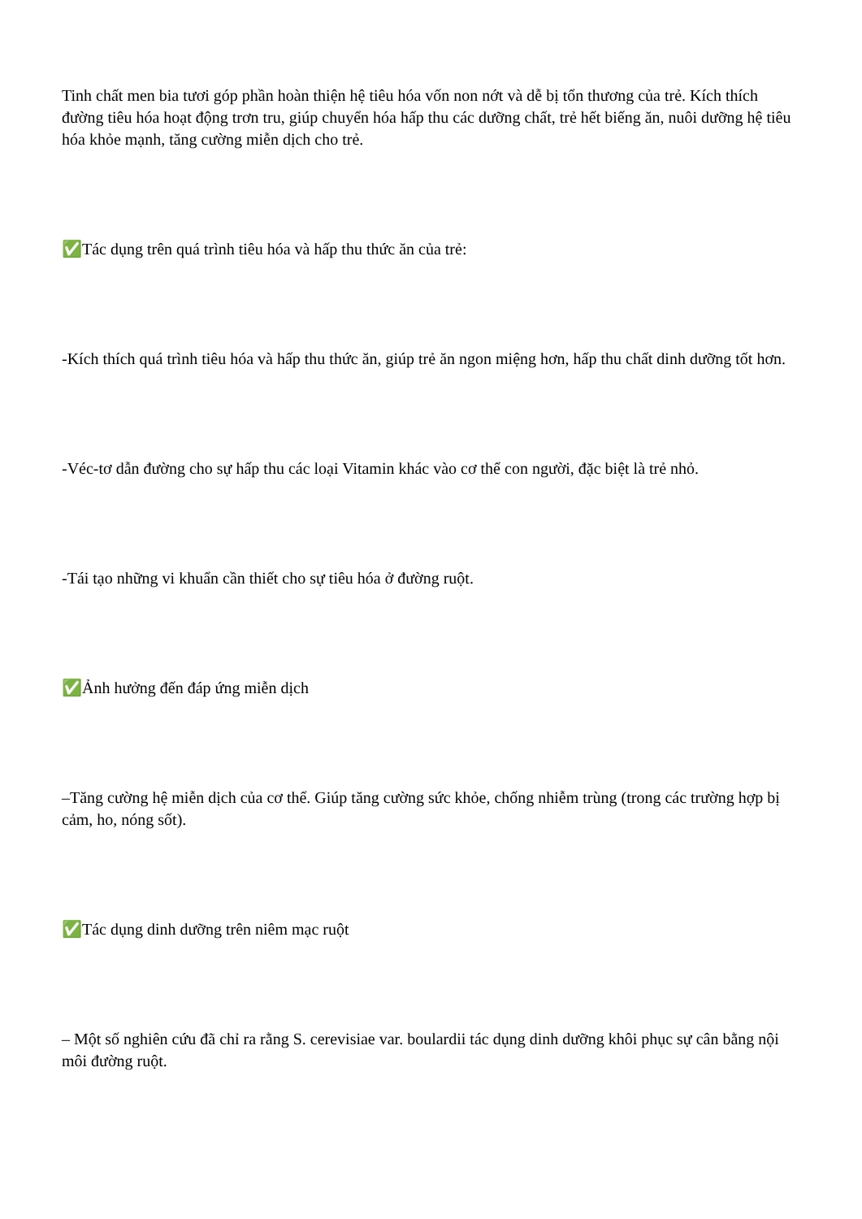Tinh chất men bia tươi góp phần hoàn thiện hệ tiêu hóa vốn non nớt và dễ bị tổn thương của trẻ. Kích thích đường tiêu hóa hoạt động trơn tru, giúp chuyển hóa hấp thu các dưỡng chất, trẻ hết biếng ăn, nuôi dưỡng hệ tiêu hóa khỏe mạnh, tăng cường miễn dịch cho trẻ.
✅Tác dụng trên quá trình tiêu hóa và hấp thu thức ăn của trẻ:
-Kích thích quá trình tiêu hóa và hấp thu thức ăn, giúp trẻ ăn ngon miệng hơn, hấp thu chất dinh dưỡng tốt hơn.
-Véc-tơ dẫn đường cho sự hấp thu các loại Vitamin khác vào cơ thể con người, đặc biệt là trẻ nhỏ.
-Tái tạo những vi khuẩn cần thiết cho sự tiêu hóa ở đường ruột.
✅Ảnh hưởng đến đáp ứng miễn dịch
–Tăng cường hệ miễn dịch của cơ thể. Giúp tăng cường sức khỏe, chống nhiễm trùng (trong các trường hợp bị cảm, ho, nóng sốt).
✅Tác dụng dinh dưỡng trên niêm mạc ruột
– Một số nghiên cứu đã chỉ ra rằng S. cerevisiae var. boulardii tác dụng dinh dưỡng khôi phục sự cân bằng nội môi đường ruột.